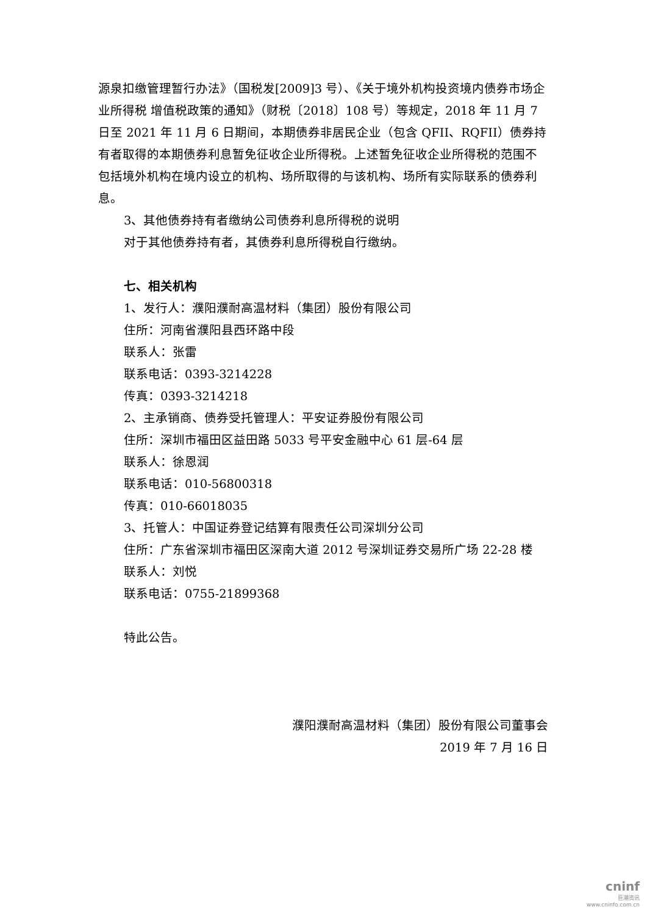源泉扣缴管理暂行办法》（国税发[2009]3 号）、《关于境外机构投资境内债券市场企业所得税 增值税政策的通知》（财税〔2018〕108 号）等规定，2018 年 11 月 7 日至 2021 年 11 月 6 日期间，本期债券非居民企业（包含 QFII、RQFII）债券持有者取得的本期债券利息暂免征收企业所得税。上述暂免征收企业所得税的范围不包括境外机构在境内设立的机构、场所取得的与该机构、场所有实际联系的债券利息。
3、其他债券持有者缴纳公司债券利息所得税的说明
对于其他债券持有者，其债券利息所得税自行缴纳。
七、相关机构
1、发行人：濮阳濮耐高温材料（集团）股份有限公司
住所：河南省濮阳县西环路中段
联系人：张雷
联系电话：0393-3214228
传真：0393-3214218
2、主承销商、债券受托管理人：平安证券股份有限公司
住所：深圳市福田区益田路 5033 号平安金融中心 61 层-64 层
联系人：徐恩润
联系电话：010-56800318
传真：010-66018035
3、托管人：中国证券登记结算有限责任公司深圳分公司
住所：广东省深圳市福田区深南大道 2012 号深圳证券交易所广场 22-28 楼
联系人：刘悦
联系电话：0755-21899368
特此公告。
濮阳濮耐高温材料（集团）股份有限公司董事会
2019 年 7 月 16 日
cninf
巨潮资讯
www.cninfo.com.cn